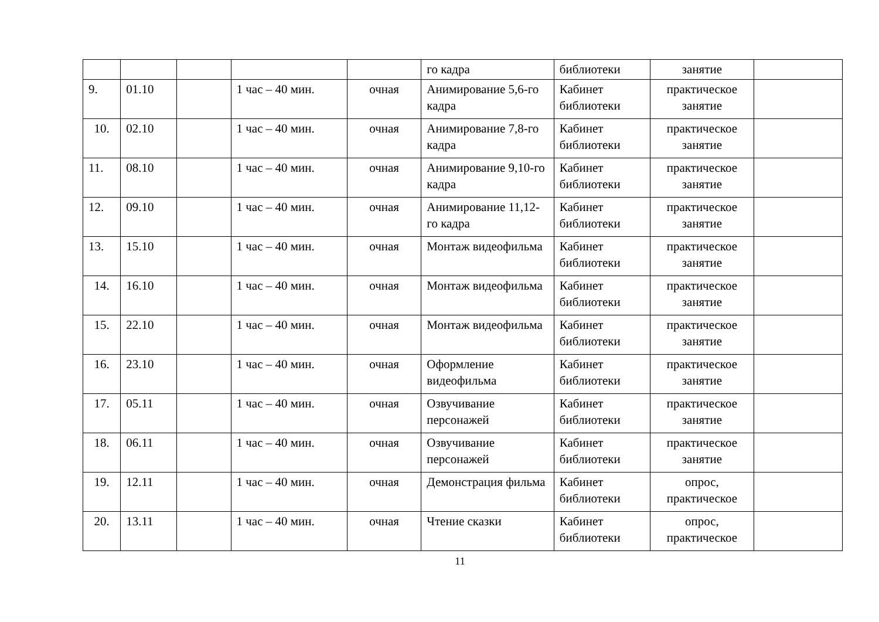| | | | | | го кадра | библиотеки | занятие | |
| 9. | 01.10 | | 1 час – 40 мин. | очная | Анимирование 5,6-го кадра | Кабинет библиотеки | практическое занятие | |
| 10. | 02.10 | | 1 час – 40 мин. | очная | Анимирование 7,8-го кадра | Кабинет библиотеки | практическое занятие | |
| 11. | 08.10 | | 1 час – 40 мин. | очная | Анимирование 9,10-го кадра | Кабинет библиотеки | практическое занятие | |
| 12. | 09.10 | | 1 час – 40 мин. | очная | Анимирование 11,12-го кадра | Кабинет библиотеки | практическое занятие | |
| 13. | 15.10 | | 1 час – 40 мин. | очная | Монтаж видеофильма | Кабинет библиотеки | практическое занятие | |
| 14. | 16.10 | | 1 час – 40 мин. | очная | Монтаж видеофильма | Кабинет библиотеки | практическое занятие | |
| 15. | 22.10 | | 1 час – 40 мин. | очная | Монтаж видеофильма | Кабинет библиотеки | практическое занятие | |
| 16. | 23.10 | | 1 час – 40 мин. | очная | Оформление видеофильма | Кабинет библиотеки | практическое занятие | |
| 17. | 05.11 | | 1 час – 40 мин. | очная | Озвучивание персонажей | Кабинет библиотеки | практическое занятие | |
| 18. | 06.11 | | 1 час – 40 мин. | очная | Озвучивание персонажей | Кабинет библиотеки | практическое занятие | |
| 19. | 12.11 | | 1 час – 40 мин. | очная | Демонстрация фильма | Кабинет библиотеки | опрос, практическое | |
| 20. | 13.11 | | 1 час – 40 мин. | очная | Чтение сказки | Кабинет библиотеки | опрос, практическое | |
11